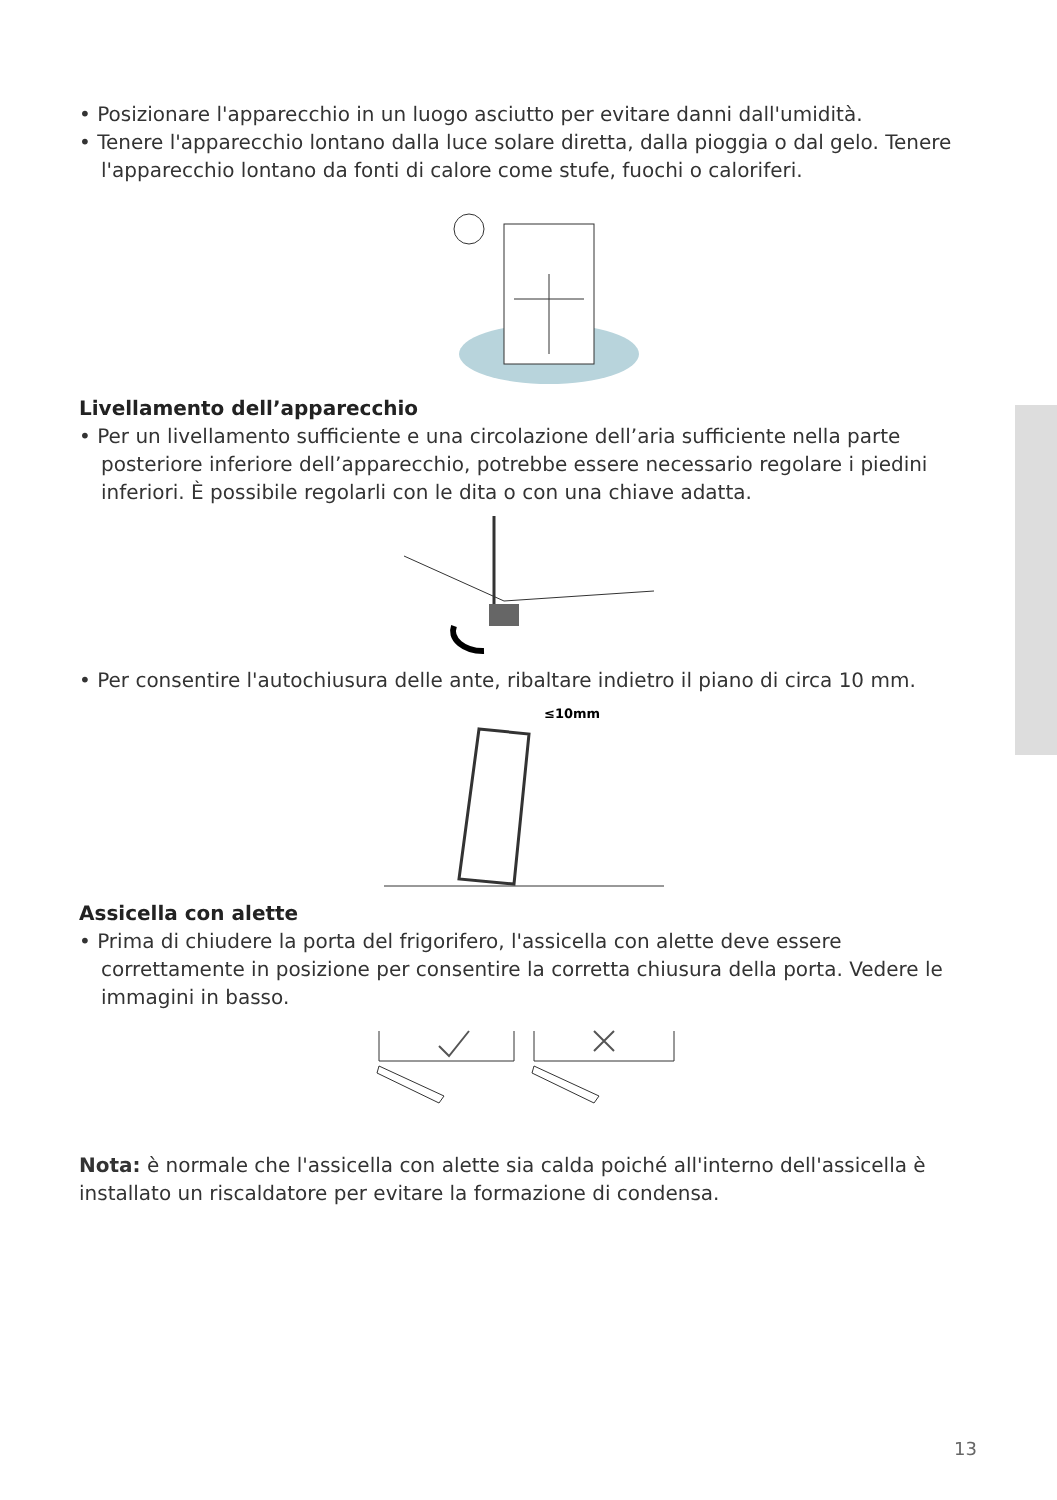• Posizionare l'apparecchio in un luogo asciutto per evitare danni dall'umidità.
• Tenere l'apparecchio lontano dalla luce solare diretta, dalla pioggia o dal gelo. Tenere l'apparecchio lontano da fonti di calore come stufe, fuochi o caloriferi.
Livellamento dell’apparecchio
• Per un livellamento sufficiente e una circolazione dell’aria sufficiente nella parte posteriore inferiore dell’apparecchio, potrebbe essere necessario regolare i piedini inferiori. È possibile regolarli con le dita o con una chiave adatta.
• Per consentire l'autochiusura delle ante, ribaltare indietro il piano di circa 10 mm.
≤10mm
Assicella con alette
• Prima di chiudere la porta del frigorifero, l'assicella con alette deve essere correttamente in posizione per consentire la corretta chiusura della porta. Vedere le immagini in basso.
Nota: è normale che l'assicella con alette sia calda poiché all'interno dell'assicella è installato un riscaldatore per evitare la formazione di condensa.
13